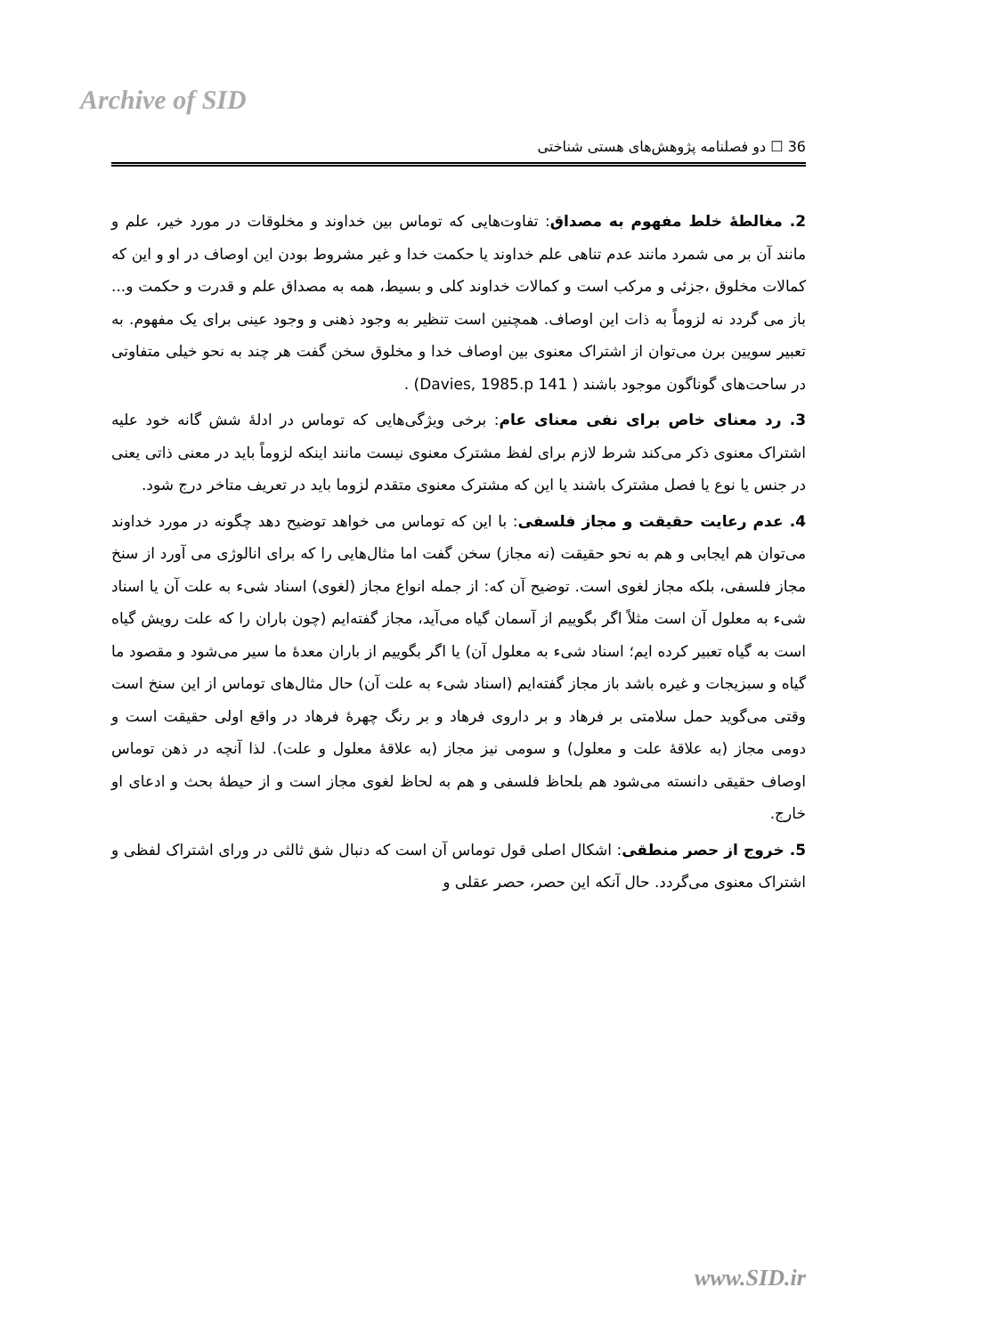Archive of SID
36 ☐ دو فصلنامه پژوهش‌های هستی شناختی
2. مغالطهٔ خلط مفهوم به مصداق: تفاوت‌هایی که توماس بین خداوند و مخلوقات در مورد خیر، علم و مانند آن بر می شمرد مانند عدم تناهی علم خداوند یا حکمت خدا و غیر مشروط بودن این اوصاف در او و این که کمالات مخلوق ،جزئی و مرکب است و کمالات خداوند کلی و بسیط، همه به مصداق علم و قدرت و حکمت و... باز می گردد نه لزوماً به ذات این اوصاف. همچنین است تنظیر به وجود ذهنی و وجود عینی برای یک مفهوم. به تعبیر سویین برن می‌توان از اشتراک معنوی بین اوصاف خدا و مخلوق سخن گفت هر چند به نحو خیلی متفاوتی در ساحت‌های گوناگون موجود باشند ( Davies, 1985.p 141) .
3. رد معنای خاص برای نفی معنای عام: برخی ویژگی‌هایی که توماس در ادلهٔ شش گانه خود علیه اشتراک معنوی ذکر می‌کند شرط لازم برای لفظ مشترک معنوی نیست مانند اینکه لزوماً باید در معنی ذاتی یعنی در جنس یا نوع یا فصل مشترک باشند یا این که مشترک معنوی متقدم لزوما باید در تعریف متاخر درج شود.
4. عدم رعایت حقیقت و مجاز فلسفی: با این که توماس می خواهد توضیح دهد چگونه در مورد خداوند می‌توان هم ایجابی و هم به نحو حقیقت (نه مجاز) سخن گفت اما مثال‌هایی را که برای انالوژی می آورد از سنخ مجاز فلسفی، بلکه مجاز لغوی است. توضیح آن که: از جمله انواع مجاز (لغوی) اسناد شیء به علت آن یا اسناد شیء به معلول آن است مثلاً اگر بگوییم از آسمان گیاه می‌آید، مجاز گفته‌ایم (چون باران را که علت رویش گیاه است به گیاه تعبیر کرده ایم؛ اسناد شیء به معلول آن) یا اگر بگوییم از باران معدهٔ ما سیر می‌شود و مقصود ما گیاه و سبزیجات و غیره باشد باز مجاز گفته‌ایم (اسناد شیء به علت آن) حال مثال‌های توماس از این سنخ است وقتی می‌گوید حمل سلامتی بر فرهاد و بر داروی فرهاد و بر رنگ چهرهٔ فرهاد در واقع اولی حقیقت است و دومی مجاز (به علاقهٔ علت و معلول) و سومی نیز مجاز (به علاقهٔ معلول و علت). لذا آنچه در ذهن توماس اوصاف حقیقی دانسته می‌شود هم بلحاظ فلسفی و هم به لحاظ لغوی مجاز است و از حیطهٔ بحث و ادعای او خارج.
5. خروج از حصر منطقی: اشکال اصلی قول توماس آن است که دنبال شق ثالثی در ورای اشتراک لفظی و اشتراک معنوی می‌گردد. حال آنکه این حصر، حصر عقلی و
www.SID.ir